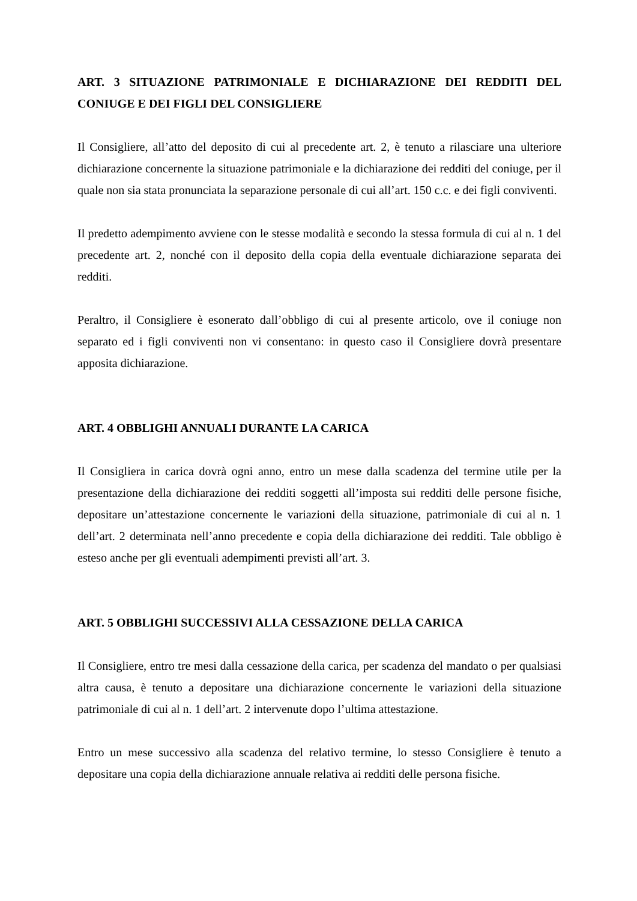ART. 3 SITUAZIONE PATRIMONIALE E DICHIARAZIONE DEI REDDITI DEL CONIUGE E DEI FIGLI DEL CONSIGLIERE
Il Consigliere, all’atto del deposito di cui al precedente art. 2, è tenuto a rilasciare una ulteriore dichiarazione concernente la situazione patrimoniale e la dichiarazione dei redditi del coniuge, per il quale non sia stata pronunciata la separazione personale di cui all’art. 150 c.c. e dei figli conviventi.
Il predetto adempimento avviene con le stesse modalità e secondo la stessa formula di cui al n. 1 del precedente art. 2, nonché con il deposito della copia della eventuale dichiarazione separata dei redditi.
Peraltro, il Consigliere è esonerato dall’obbligo di cui al presente articolo, ove il coniuge non separato ed i figli conviventi non vi consentano: in questo caso il Consigliere dovrà presentare apposita dichiarazione.
ART. 4 OBBLIGHI ANNUALI DURANTE LA CARICA
Il Consigliera in carica dovrà ogni anno, entro un mese dalla scadenza del termine utile per la presentazione della dichiarazione dei redditi soggetti all’imposta sui redditi delle persone fisiche, depositare un’attestazione concernente le variazioni della situazione, patrimoniale di cui al n. 1 dell’art. 2 determinata nell’anno precedente e copia della dichiarazione dei redditi. Tale obbligo è esteso anche per gli eventuali adempimenti previsti all’art. 3.
ART. 5 OBBLIGHI SUCCESSIVI ALLA CESSAZIONE DELLA CARICA
Il Consigliere, entro tre mesi dalla cessazione della carica, per scadenza del mandato o per qualsiasi altra causa, è tenuto a depositare una dichiarazione concernente le variazioni della situazione patrimoniale di cui al n. 1 dell’art. 2 intervenute dopo l’ultima attestazione.
Entro un mese successivo alla scadenza del relativo termine, lo stesso Consigliere è tenuto a depositare una copia della dichiarazione annuale relativa ai redditi delle persona fisiche.